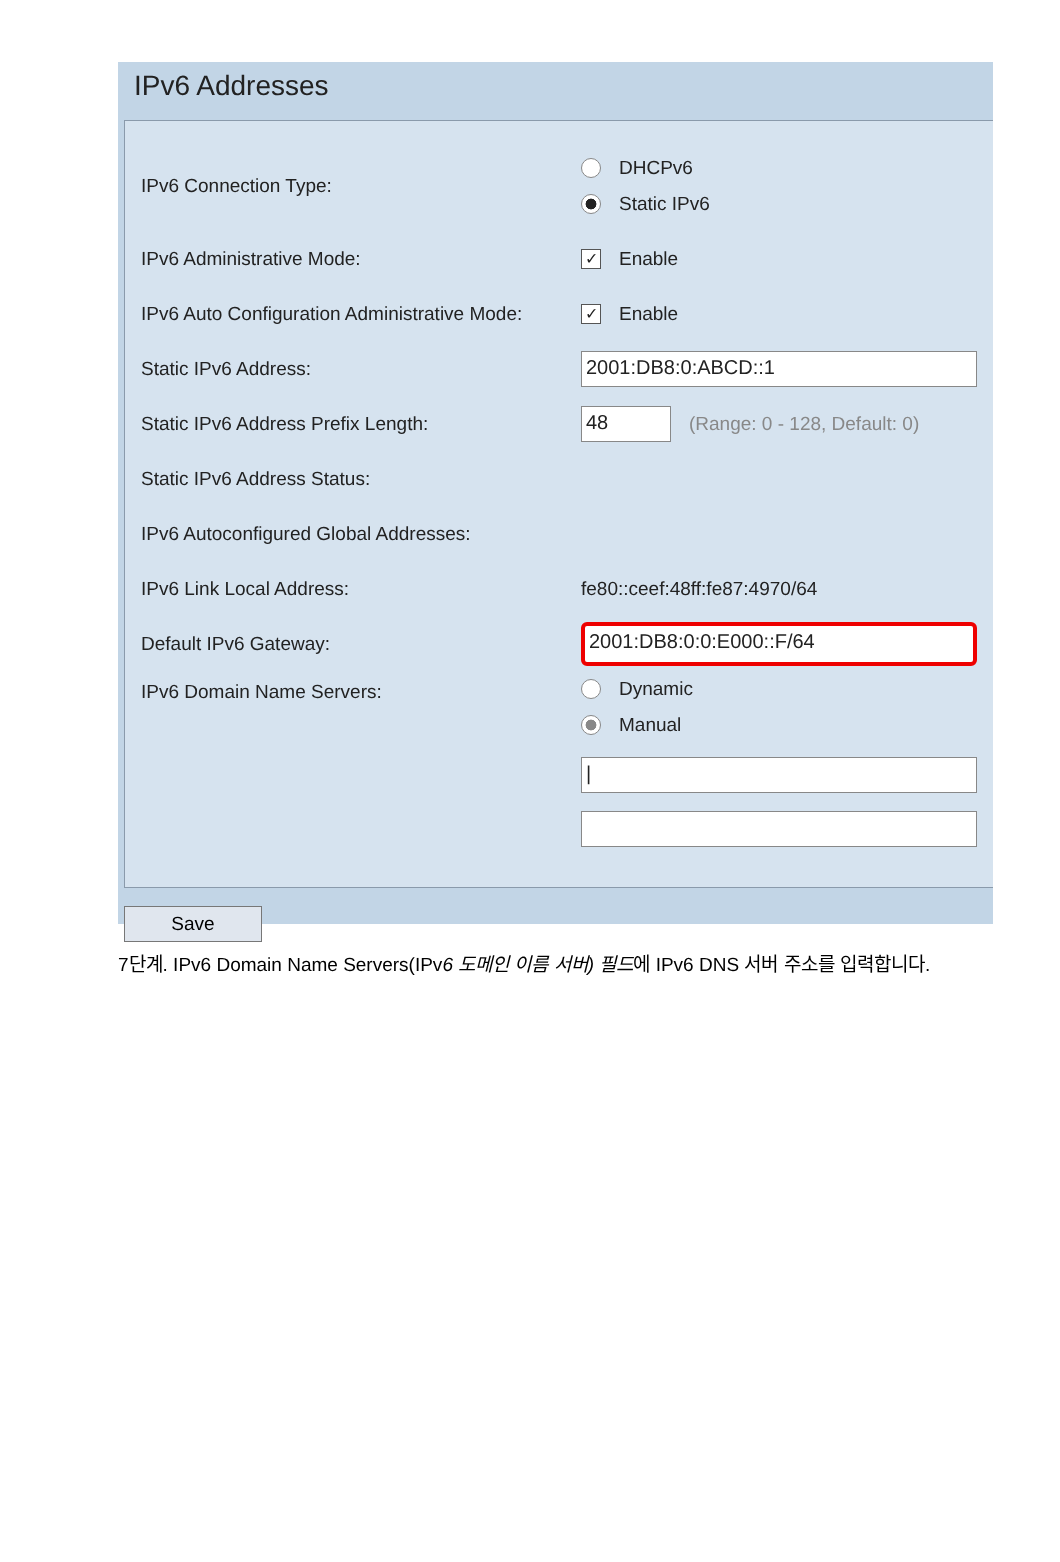IPv6 Addresses
IPv6 Connection Type:
DHCPv6
Static IPv6
IPv6 Administrative Mode:
✓ Enable
IPv6 Auto Configuration Administrative Mode:
✓ Enable
Static IPv6 Address:
2001:DB8:0:ABCD::1
Static IPv6 Address Prefix Length:
48
(Range: 0 - 128, Default: 0)
Static IPv6 Address Status:
IPv6 Autoconfigured Global Addresses:
IPv6 Link Local Address: fe80::ceef:48ff:fe87:4970/64
Default IPv6 Gateway:
2001:DB8:0:0:E000::F/64
IPv6 Domain Name Servers:
Dynamic
Manual
|
Save
7단계. IPv6 Domain Name Servers(IPv6 도메인 이름 서버) 필드에 IPv6 DNS 서버 주소를 입력합니다.